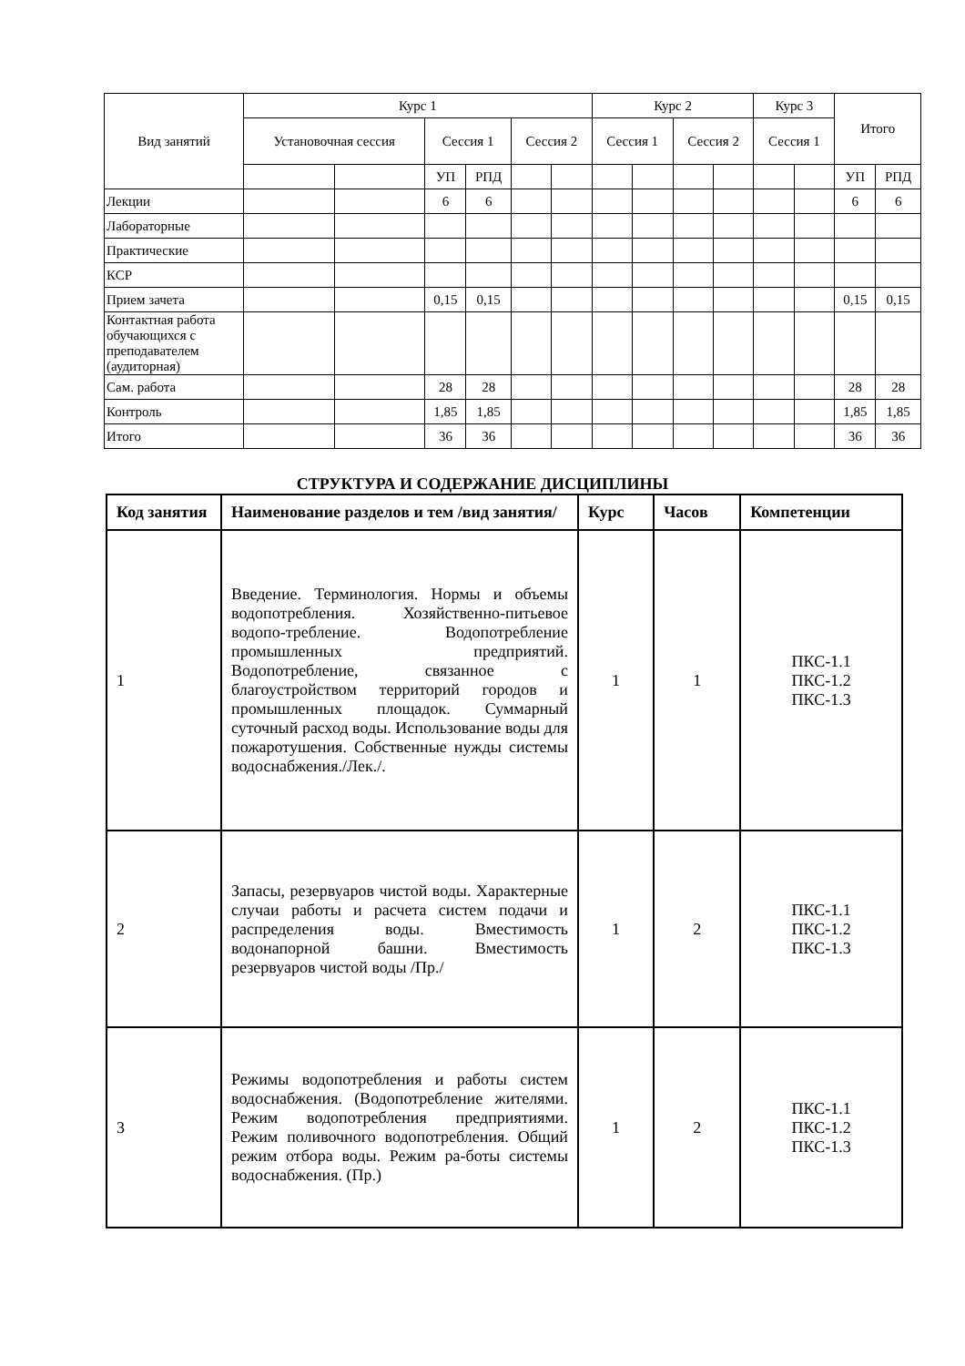| Вид занятий | Курс 1 | | | | | | Курс 2 | | | | Курс 3 | | Итого | |
| | Установочная сессия | | Сессия 1 | | Сессия 2 | | Сессия 1 | | Сессия 2 | | Сессия 1 | | | |
| | | | УП | РПД | | | | | | | | | УП | РПД |
| Лекции | | | 6 | 6 | | | | | | | | | 6 | 6 |
| Лабораторные | | | | | | | | | | | | | | |
| Практические | | | | | | | | | | | | | | |
| КСР | | | | | | | | | | | | | | |
| Прием зачета | | | 0,15 | 0,15 | | | | | | | | | 0,15 | 0,15 |
| Контактная работа обучающихся с преподавателем (аудиторная) | | | | | | | | | | | | | | |
| Сам. работа | | | 28 | 28 | | | | | | | | | 28 | 28 |
| Контроль | | | 1,85 | 1,85 | | | | | | | | | 1,85 | 1,85 |
| Итого | | | 36 | 36 | | | | | | | | | 36 | 36 |
СТРУКТУРА И СОДЕРЖАНИЕ ДИСЦИПЛИНЫ
| Код занятия | Наименование разделов и тем /вид занятия/ | Курс | Часов | Компетенции |
| --- | --- | --- | --- | --- |
| 1 | Введение. Терминология. Нормы и объемы водопотребления. Хозяйственно-питьевое водопо-требление. Водопотребление промышленных предприятий. Водопотребление, связанное с благоустройством территорий городов и промышленных площадок. Суммарный суточный расход воды. Использование воды для пожаротушения. Собственные нужды системы водоснабжения./Лек./. | 1 | 1 | ПКС-1.1 ПКС-1.2 ПКС-1.3 |
| 2 | Запасы, резервуаров чистой воды. Характерные случаи работы и расчета систем подачи и распределения воды. Вместимость водонапорной башни. Вместимость резервуаров чистой воды /Пр./ | 1 | 2 | ПКС-1.1 ПКС-1.2 ПКС-1.3 |
| 3 | Режимы водопотребления и работы систем водоснабжения. (Водопотребление жителями. Режим водопотребления предприятиями. Режим поливочного водопотребления. Общий режим отбора воды. Режим ра-боты системы водоснабжения. (Пр.) | 1 | 2 | ПКС-1.1 ПКС-1.2 ПКС-1.3 |